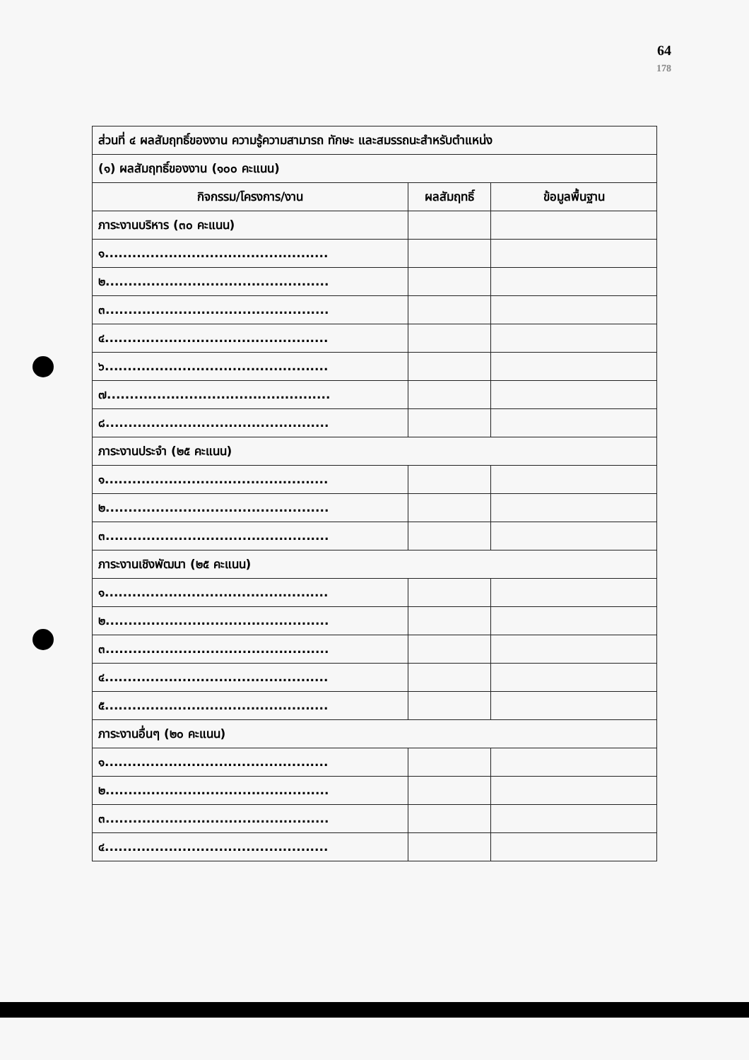64
178
| ส่วนที่ ๔ ผลสัมฤทธิ์ของงาน ความรู้ความสามารถ ทักษะ และสมรรถนะสำหรับตำแหน่ง | | |
| (๑) ผลสัมฤทธิ์ของงาน (๑๐๐ คะแนน) | | |
| กิจกรรม/โครงการ/งาน | ผลสัมฤทธิ์ | ข้อมูลพื้นฐาน |
| ภาระงานบริหาร (๓๐ คะแนน) | | |
| ๑................................................. | | |
| ๒................................................. | | |
| ๓................................................. | | |
| ๔................................................. | | |
| ๖................................................. | | |
| ๗................................................. | | |
| ๘................................................. | | |
| ภาระงานประจำ (๒๕ คะแนน) | | |
| ๑................................................. | | |
| ๒................................................. | | |
| ๓................................................. | | |
| ภาระงานเชิงพัฒนา (๒๕ คะแนน) | | |
| ๑................................................. | | |
| ๒................................................. | | |
| ๓................................................. | | |
| ๔................................................. | | |
| ๕................................................. | | |
| ภาระงานอื่นๆ (๒๐ คะแนน) | | |
| ๑................................................. | | |
| ๒................................................. | | |
| ๓................................................. | | |
| ๔................................................. | | |